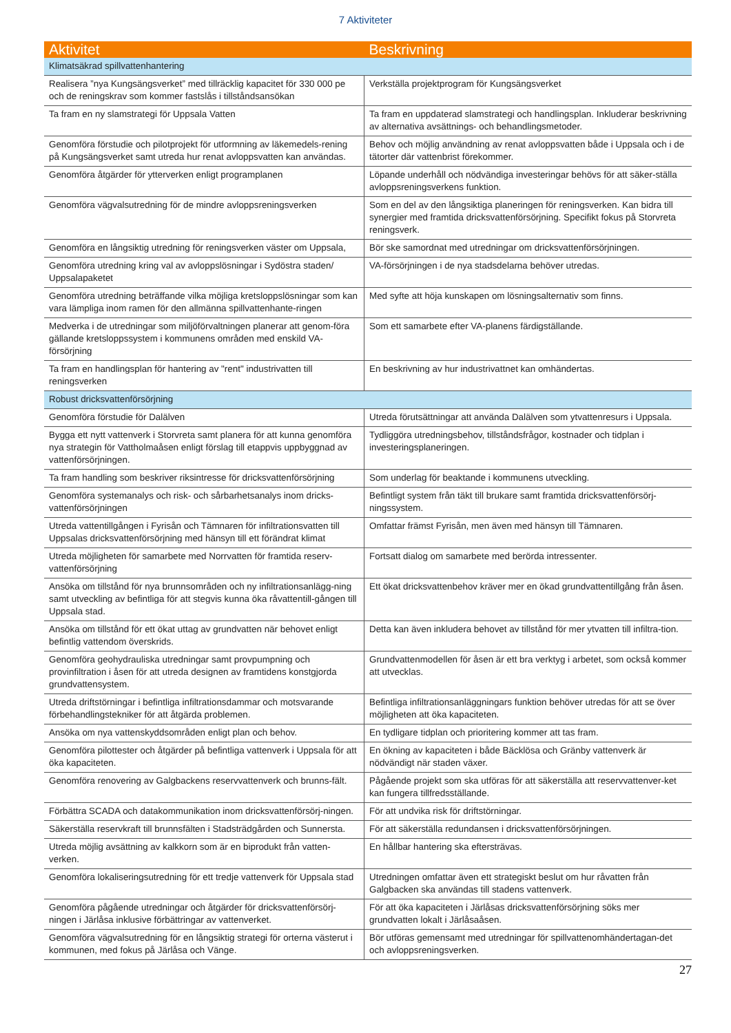7 Aktiviteter
| Aktivitet | Beskrivning |
| --- | --- |
| Klimatsäkrad spillvattenhantering | |
| Realisera ”nya Kungsängsverket” med tillräcklig kapacitet för 330 000 pe och de reningskrav som kommer fastslås i tillståndsansökan | Verkställa projektprogram för Kungsängsverket |
| Ta fram en ny slamstrategi för Uppsala Vatten | Ta fram en uppdaterad slamstrategi och handlingsplan. Inkluderar beskrivning av alternativa avsättnings- och behandlingsmetoder. |
| Genomföra förstudie och pilotprojekt för utformning av läkemedels-rening på Kungsängsverket samt utreda hur renat avloppsvatten kan användas. | Behov och möjlig användning av renat avloppsvatten både i Uppsala och i de tätorter där vattenbrist förekommer. |
| Genomföra åtgärder för ytterverken enligt programplanen | Löpande underhåll och nödvändiga investeringar behövs för att säker-ställa avloppsreningsverkens funktion. |
| Genomföra vägvalsutredning för de mindre avloppsreningsverken | Som en del av den långsiktiga planeringen för reningsverken. Kan bidra till synergier med framtida dricksvattenförsörjning. Specifikt fokus på Storvreta reningsverk. |
| Genomföra en långsiktig utredning för reningsverken väster om Uppsala, | Bör ske samordnat med utredningar om dricksvattenförsörjningen. |
| Genomföra utredning kring val av avloppslösningar i Sydöstra staden/ Uppsalapaketet | VA-försörjningen i de nya stadsdelarna behöver utredas. |
| Genomföra utredning beträffande vilka möjliga kretsloppslösningar som kan vara lämpliga inom ramen för den allmänna spillvattenhante-ringen | Med syfte att höja kunskapen om lösningsalternativ som finns. |
| Medverka i de utredningar som miljöförvaltningen planerar att genom-föra gällande kretsloppssystem i kommunens områden med enskild VA-försörjning | Som ett samarbete efter VA-planens färdigställande. |
| Ta fram en handlingsplan för hantering av "rent" industrivatten till reningsverken | En beskrivning av hur industrivattnet kan omhändertas. |
| Robust dricksvattenförsörjning | |
| Genomföra förstudie för Dalälven | Utreda förutsättningar att använda Dalälven som ytvattenresurs i Uppsala. |
| Bygga ett nytt vattenverk i Storvreta samt planera för att kunna genomföra nya strategin för Vattholmaåsen enligt förslag till etappvis uppbyggnad av vattenförsörjningen. | Tydliggöra utredningsbehov, tillståndsfrågor, kostnader och tidplan i investeringsplaneringen. |
| Ta fram handling som beskriver riksintresse för dricksvattenförsörjning | Som underlag för beaktande i kommunens utveckling. |
| Genomföra systemanalys och risk- och sårbarhetsanalys inom dricks-vattenförsörjningen | Befintligt system från täkt till brukare samt framtida dricksvattenförsörj-ningssystem. |
| Utreda vattentillgången i Fyrisån och Tämnaren för infiltrationsvatten till Uppsalas dricksvattenförsörjning med hänsyn till ett förändrat klimat | Omfattar främst Fyrisån, men även med hänsyn till Tämnaren. |
| Utreda möjligheten för samarbete med Norrvatten för framtida reserv-vattenförsörjning | Fortsatt dialog om samarbete med berörda intressenter. |
| Ansöka om tillstånd för nya brunnsområden och ny infiltrationsanlägg-ning samt utveckling av befintliga för att stegvis kunna öka råvattentill-gången till Uppsala stad. | Ett ökat dricksvattenbehov kräver mer en ökad grundvattentillgång från åsen. |
| Ansöka om tillstånd för ett ökat uttag av grundvatten när behovet enligt befintlig vattendom överskrids. | Detta kan även inkludera behovet av tillstånd för mer ytvatten till infiltra-tion. |
| Genomföra geohydrauliska utredningar samt provpumpning och provinfiltration i åsen för att utreda designen av framtidens konstgjorda grundvattensystem. | Grundvattenmodellen för åsen är ett bra verktyg i arbetet, som också kommer att utvecklas. |
| Utreda driftstörningar i befintliga infiltrationsdammar och motsvarande förbehandlingstekniker för att åtgärda problemen. | Befintliga infiltrationsanläggningars funktion behöver utredas för att se över möjligheten att öka kapaciteten. |
| Ansöka om nya vattenskyddsområden enligt plan och behov. | En tydligare tidplan och prioritering kommer att tas fram. |
| Genomföra pilottester och åtgärder på befintliga vattenverk i Uppsala för att öka kapaciteten. | En ökning av kapaciteten i både Bäcklösa och Gränby vattenverk är nödvändigt när staden växer. |
| Genomföra renovering av Galgbackens reservvattenverk och brunns-fält. | Pågående projekt som ska utföras för att säkerställa att reservvattenver-ket kan fungera tillfredsställande. |
| Förbättra SCADA och datakommunikation inom dricksvattenförsörj-ningen. | För att undvika risk för driftstörningar. |
| Säkerställa reservkraft till brunnsfälten i Stadsträdgården och Sunnersta. | För att säkerställa redundansen i dricksvattenförsörjningen. |
| Utreda möjlig avsättning av kalkkorn som är en biprodukt från vatten-verken. | En hållbar hantering ska eftersträvas. |
| Genomföra lokaliseringsutredning för ett tredje vattenverk för Uppsala stad | Utredningen omfattar även ett strategiskt beslut om hur råvatten från Galgbacken ska användas till stadens vattenverk. |
| Genomföra pågående utredningar och åtgärder för dricksvattenförsörj-ningen i Järlåsa inklusive förbättringar av vattenverket. | För att öka kapaciteten i Järlåsas dricksvattenförsörjning söks mer grundvatten lokalt i Järlåsaåsen. |
| Genomföra vägvalsutredning för en långsiktig strategi för orterna västerut i kommunen, med fokus på Järlåsa och Vänge. | Bör utföras gemensamt med utredningar för spillvattenomhändertagan-det och avloppsreningsverken. |
27